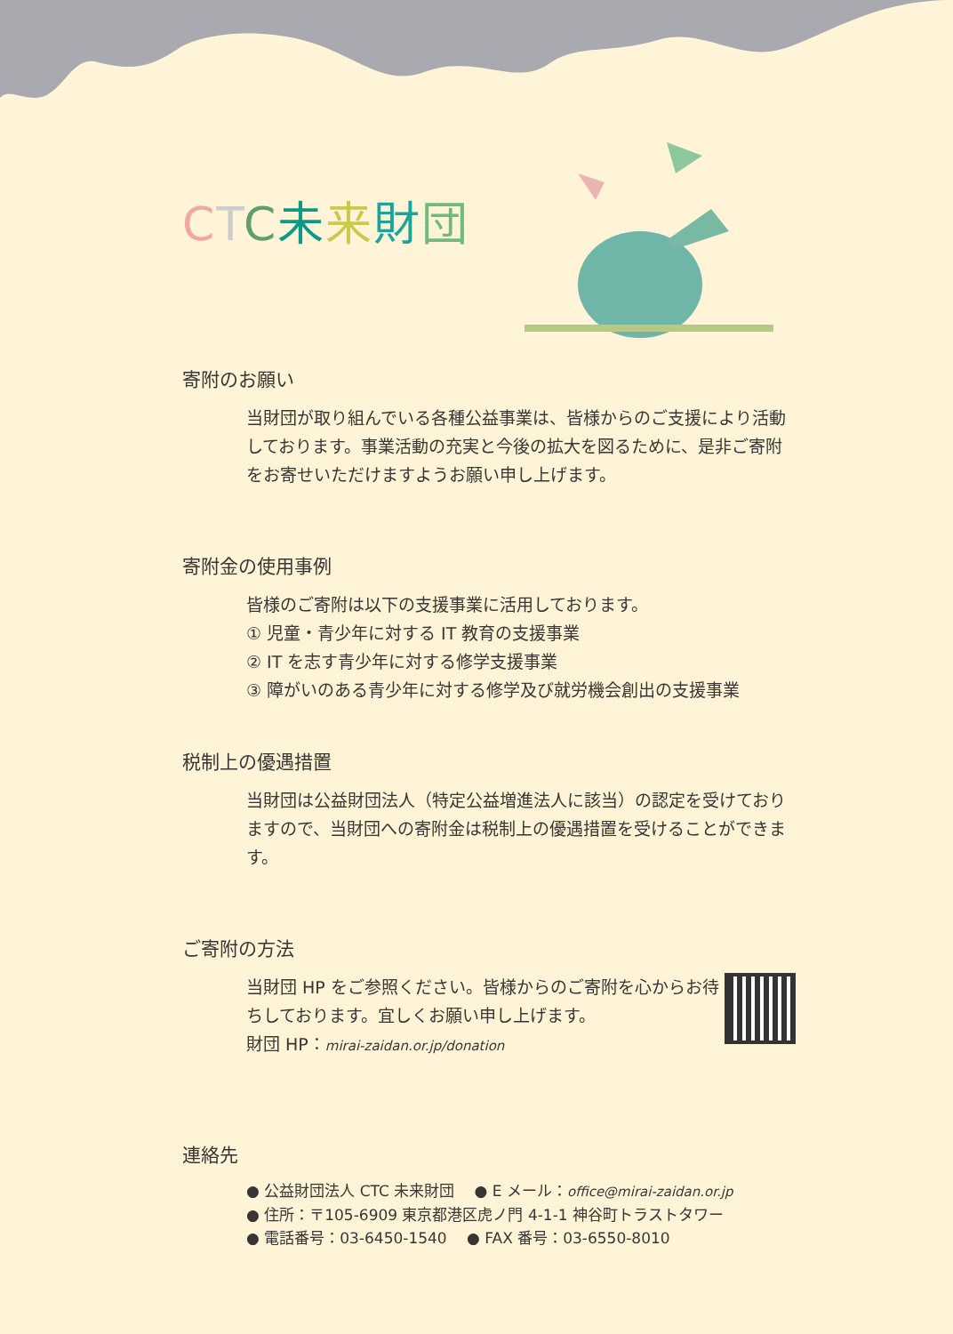CTC未来財団
寄附のお願い
当財団が取り組んでいる各種公益事業は、皆様からのご支援により活動しております。事業活動の充実と今後の拡大を図るために、是非ご寄附をお寄せいただけますようお願い申し上げます。
寄附金の使用事例
皆様のご寄附は以下の支援事業に活用しております。
① 児童・青少年に対する IT 教育の支援事業
② IT を志す青少年に対する修学支援事業
③ 障がいのある青少年に対する修学及び就労機会創出の支援事業
税制上の優遇措置
当財団は公益財団法人（特定公益増進法人に該当）の認定を受けておりますので、当財団への寄附金は税制上の優遇措置を受けることができます。
ご寄附の方法
当財団 HP をご参照ください。皆様からのご寄附を心からお待ちしております。宜しくお願い申し上げます。
財団 HP：mirai-zaidan.or.jp/donation
連絡先
● 公益財団法人 CTC 未来財団　 ● E メール：office@mirai-zaidan.or.jp
● 住所：〒105-6909 東京都港区虎ノ門 4-1-1 神谷町トラストタワー
● 電話番号：03-6450-1540　 ● FAX 番号：03-6550-8010